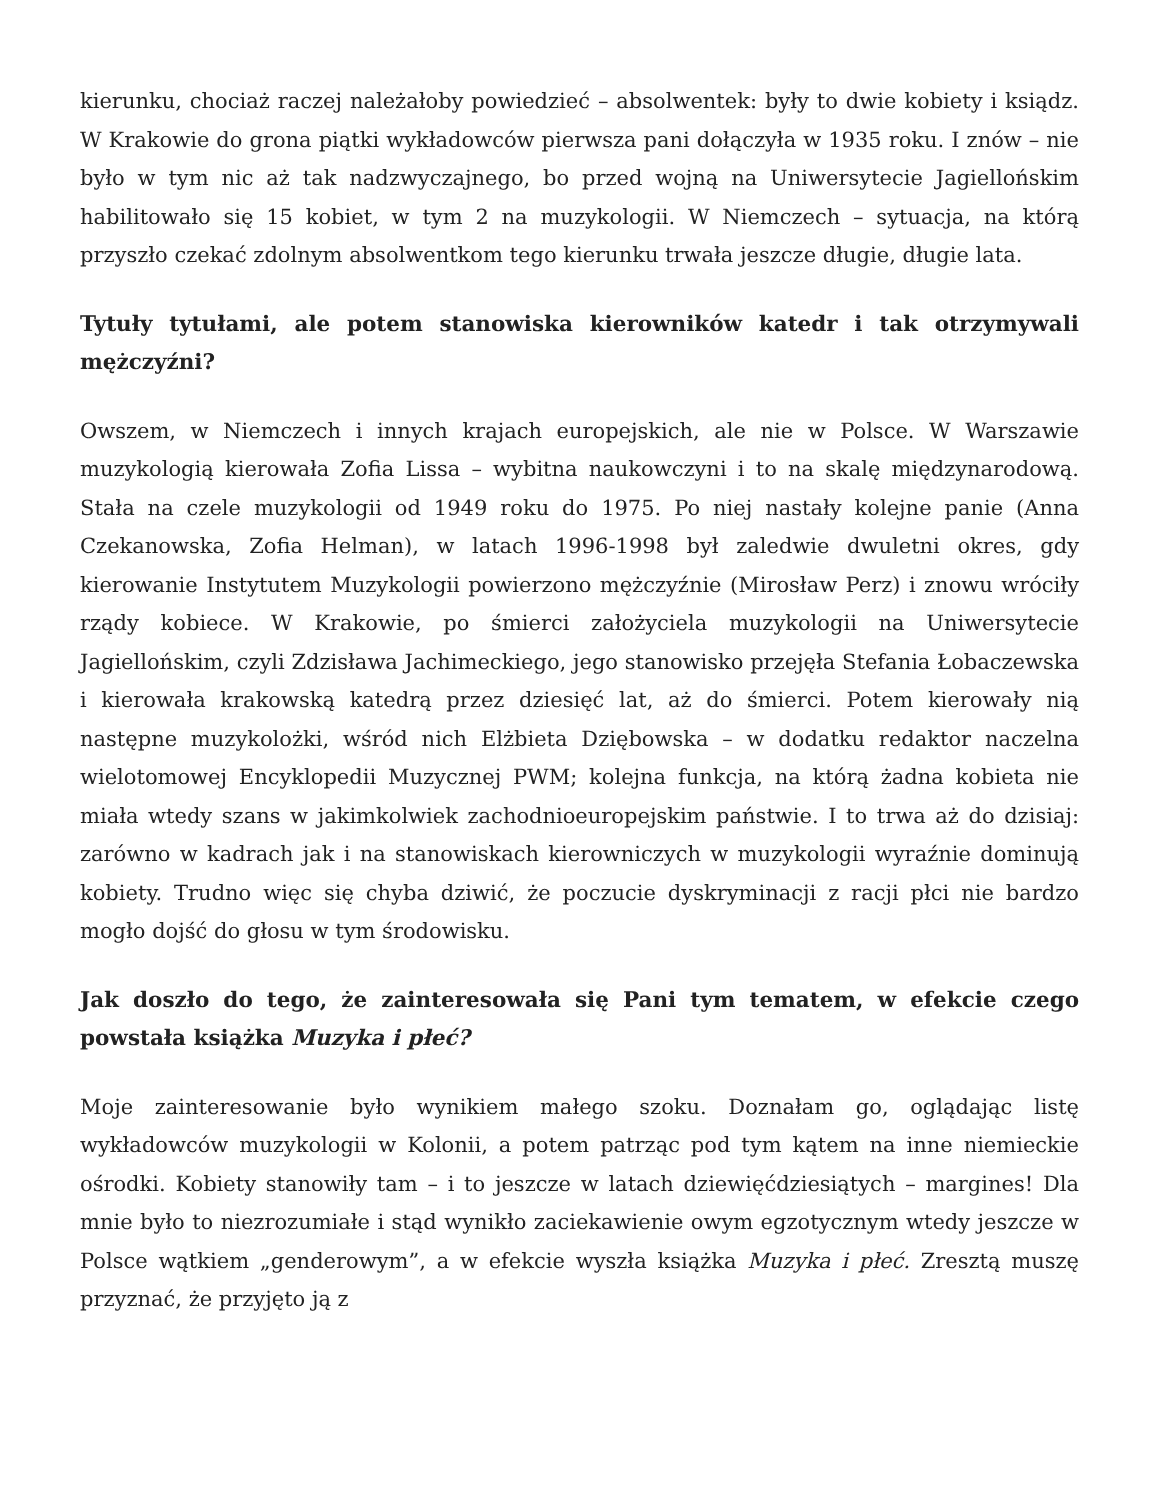kierunku, chociaż raczej należałoby powiedzieć – absolwentek: były to dwie kobiety i ksiądz. W Krakowie do grona piątki wykładowców pierwsza pani dołączyła w 1935 roku. I znów – nie było w tym nic aż tak nadzwyczajnego, bo przed wojną na Uniwersytecie Jagiellońskim habilitowało się 15 kobiet, w tym 2 na muzykologii. W Niemczech – sytuacja, na którą przyszło czekać zdolnym absolwentkom tego kierunku trwała jeszcze długie, długie lata.
Tytuły tytułami, ale potem stanowiska kierowników katedr i tak otrzymywali mężczyźni?
Owszem, w Niemczech i innych krajach europejskich, ale nie w Polsce. W Warszawie muzykologią kierowała Zofia Lissa – wybitna naukowczyni i to na skalę międzynarodową. Stała na czele muzykologii od 1949 roku do 1975. Po niej nastały kolejne panie (Anna Czekanowska, Zofia Helman), w latach 1996-1998 był zaledwie dwuletni okres, gdy kierowanie Instytutem Muzykologii powierzono mężczyźnie (Mirosław Perz) i znowu wróciły rządy kobiece. W Krakowie, po śmierci założyciela muzykologii na Uniwersytecie Jagiellońskim, czyli Zdzisława Jachimeckiego, jego stanowisko przejęła Stefania Łobaczewska i kierowała krakowską katedrą przez dziesięć lat, aż do śmierci. Potem kierowały nią następne muzykolożki, wśród nich Elżbieta Dziębowska – w dodatku redaktor naczelna wielotomowej Encyklopedii Muzycznej PWM; kolejna funkcja, na którą żadna kobieta nie miała wtedy szans w jakimkolwiek zachodnioeuropejskim państwie. I to trwa aż do dzisiaj: zarówno w kadrach jak i na stanowiskach kierowniczych w muzykologii wyraźnie dominują kobiety. Trudno więc się chyba dziwić, że poczucie dyskryminacji z racji płci nie bardzo mogło dojść do głosu w tym środowisku.
Jak doszło do tego, że zainteresowała się Pani tym tematem, w efekcie czego powstała książka Muzyka i płeć?
Moje zainteresowanie było wynikiem małego szoku. Doznałam go, oglądając listę wykładowców muzykologii w Kolonii, a potem patrząc pod tym kątem na inne niemieckie ośrodki. Kobiety stanowiły tam – i to jeszcze w latach dziewięćdziesiątych – margines! Dla mnie było to niezrozumiałe i stąd wynikło zaciekawienie owym egzotycznym wtedy jeszcze w Polsce wątkiem „genderowym”, a w efekcie wyszła książka Muzyka i płeć. Zresztą muszę przyznać, że przyjęto ją z